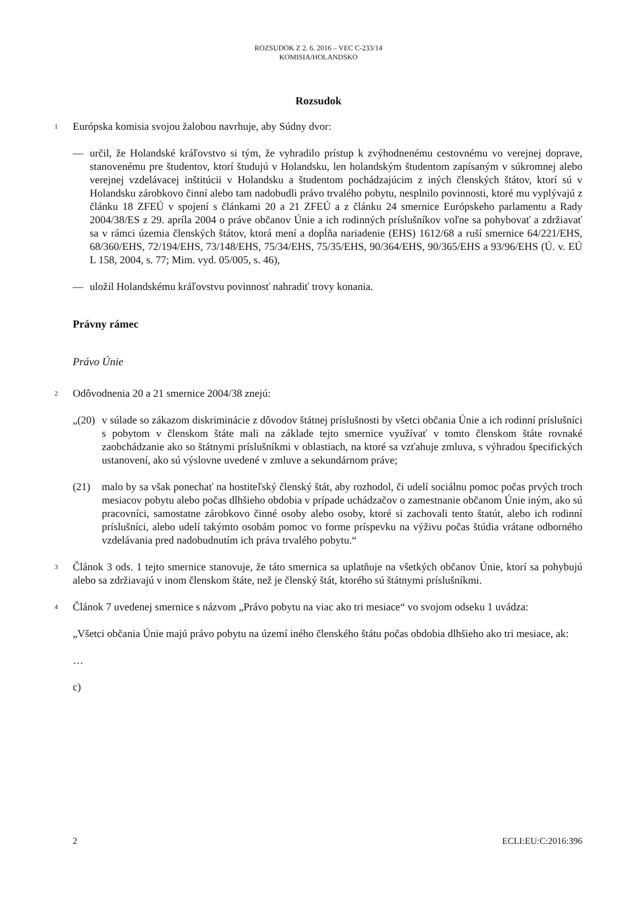ROZSUDOK Z 2. 6. 2016 – VEC C-233/14
KOMISIA/HOLANDSKO
Rozsudok
1
Európska komisia svojou žalobou navrhuje, aby Súdny dvor:
— určil, že Holandské kráľovstvo si tým, že vyhradilo prístup k zvýhodnenému cestovnému vo verejnej doprave, stanovenému pre študentov, ktorí študujú v Holandsku, len holandským študentom zapísaným v súkromnej alebo verejnej vzdelávacej inštitúcii v Holandsku a študentom pochádzajúcim z iných členských štátov, ktorí sú v Holandsku zárobkovo činní alebo tam nadobudli právo trvalého pobytu, nesplnilo povinnosti, ktoré mu vyplývajú z článku 18 ZFEÚ v spojení s článkami 20 a 21 ZFEÚ a z článku 24 smernice Európskeho parlamentu a Rady 2004/38/ES z 29. apríla 2004 o práve občanov Únie a ich rodinných príslušníkov voľne sa pohybovať a zdržiavať sa v rámci územia členských štátov, ktorá mení a dopĺňa nariadenie (EHS) 1612/68 a ruší smernice 64/221/EHS, 68/360/EHS, 72/194/EHS, 73/148/EHS, 75/34/EHS, 75/35/EHS, 90/364/EHS, 90/365/EHS a 93/96/EHS (Ú. v. EÚ L 158, 2004, s. 77; Mim. vyd. 05/005, s. 46),
— uložil Holandskému kráľovstvu povinnosť nahradiť trovy konania.
Právny rámec
Právo Únie
2
Odôvodnenia 20 a 21 smernice 2004/38 znejú:
„(20)
v súlade so zákazom diskriminácie z dôvodov štátnej príslušnosti by všetci občania Únie a ich rodinní príslušníci s pobytom v členskom štáte mali na základe tejto smernice využívať v tomto členskom štáte rovnaké zaobchádzanie ako so štátnymi príslušníkmi v oblastiach, na ktoré sa vzťahuje zmluva, s výhradou špecifických ustanovení, ako sú výslovne uvedené v zmluve a sekundárnom práve;
(21) malo by sa však ponechať na hostiteľský členský štát, aby rozhodol, či udelí sociálnu pomoc počas prvých troch mesiacov pobytu alebo počas dlhšieho obdobia v prípade uchádzačov o zamestnanie občanom Únie iným, ako sú pracovníci, samostatne zárobkovo činné osoby alebo osoby, ktoré si zachovali tento štatút, alebo ich rodinní príslušníci, alebo udelí takýmto osobám pomoc vo forme príspevku na výživu počas štúdia vrátane odborného vzdelávania pred nadobudnutím ich práva trvalého pobytu.“
3
Článok 3 ods. 1 tejto smernice stanovuje, že táto smernica sa uplatňuje na všetkých občanov Únie, ktorí sa pohybujú alebo sa zdržiavajú v inom členskom štáte, než je členský štát, ktorého sú štátnymi príslušníkmi.
4
Článok 7 uvedenej smernice s názvom „Právo pobytu na viac ako tri mesiace“ vo svojom odseku 1 uvádza:
„Všetci občania Únie majú právo pobytu na území iného členského štátu počas obdobia dlhšieho ako tri mesiace, ak:
…
c)
2 ECLI:EU:C:2016:396